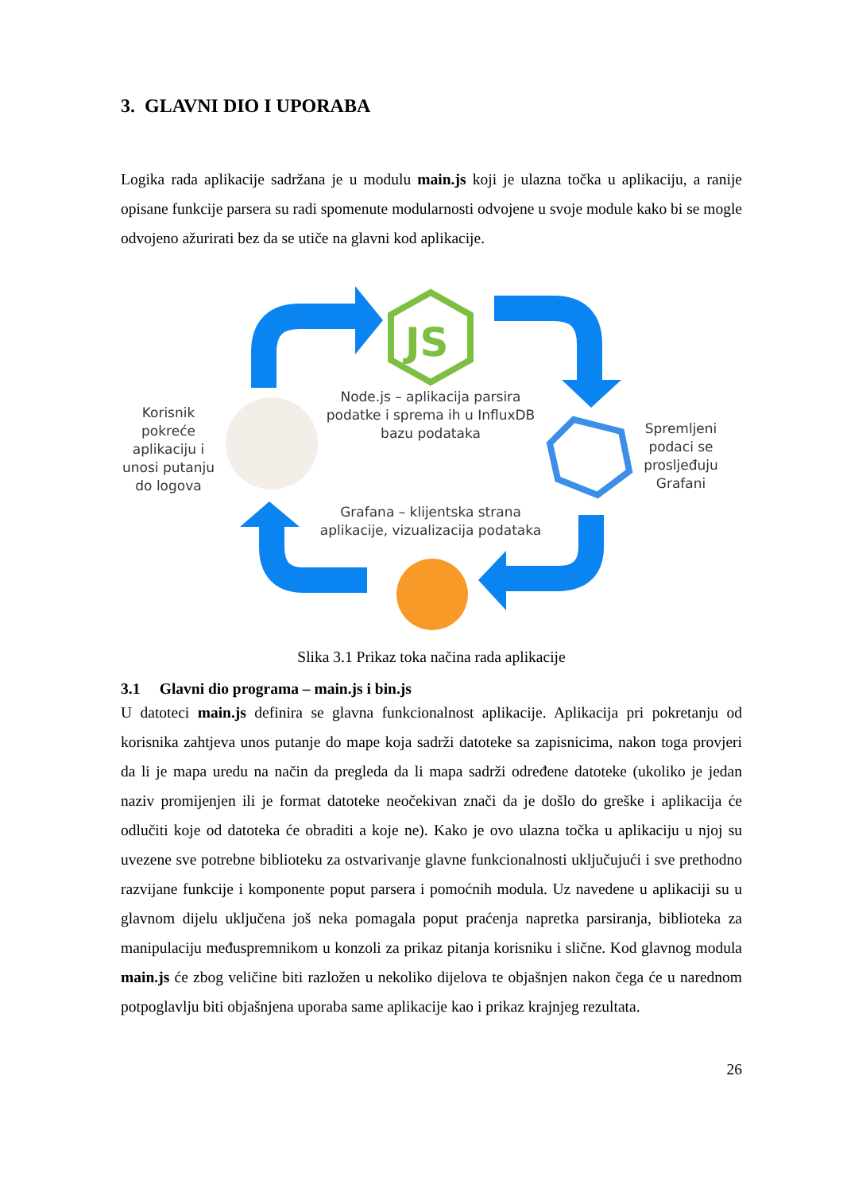3. GLAVNI DIO I UPORABA
Logika rada aplikacije sadržana je u modulu main.js koji je ulazna točka u aplikaciju, a ranije opisane funkcije parsera su radi spomenute modularnosti odvojene u svoje module kako bi se mogle odvojeno ažurirati bez da se utiče na glavni kod aplikacije.
JS
Korisnik
pokreće
aplikaciju i
unosi putanju
do logova
Node.js – aplikacija parsira
podatke i sprema ih u InfluxDB
bazu podataka
Spremljeni
podaci se
prosljeđuju
Grafani
Grafana – klijentska strana
aplikacije, vizualizacija podataka
Slika 3.1 Prikaz toka načina rada aplikacije
3.1 Glavni dio programa – main.js i bin.js
U datoteci main.js definira se glavna funkcionalnost aplikacije. Aplikacija pri pokretanju od korisnika zahtjeva unos putanje do mape koja sadrži datoteke sa zapisnicima, nakon toga provjeri da li je mapa uredu na način da pregleda da li mapa sadrži određene datoteke (ukoliko je jedan naziv promijenjen ili je format datoteke neočekivan znači da je došlo do greške i aplikacija će odlučiti koje od datoteka će obraditi a koje ne). Kako je ovo ulazna točka u aplikaciju u njoj su uvezene sve potrebne biblioteku za ostvarivanje glavne funkcionalnosti uključujući i sve prethodno razvijane funkcije i komponente poput parsera i pomoćnih modula. Uz navedene u aplikaciji su u glavnom dijelu uključena još neka pomagala poput praćenja napretka parsiranja, biblioteka za manipulaciju međuspremnikom u konzoli za prikaz pitanja korisniku i slične. Kod glavnog modula main.js će zbog veličine biti razložen u nekoliko dijelova te objašnjen nakon čega će u narednom potpoglavlju biti objašnjena uporaba same aplikacije kao i prikaz krajnjeg rezultata.
26